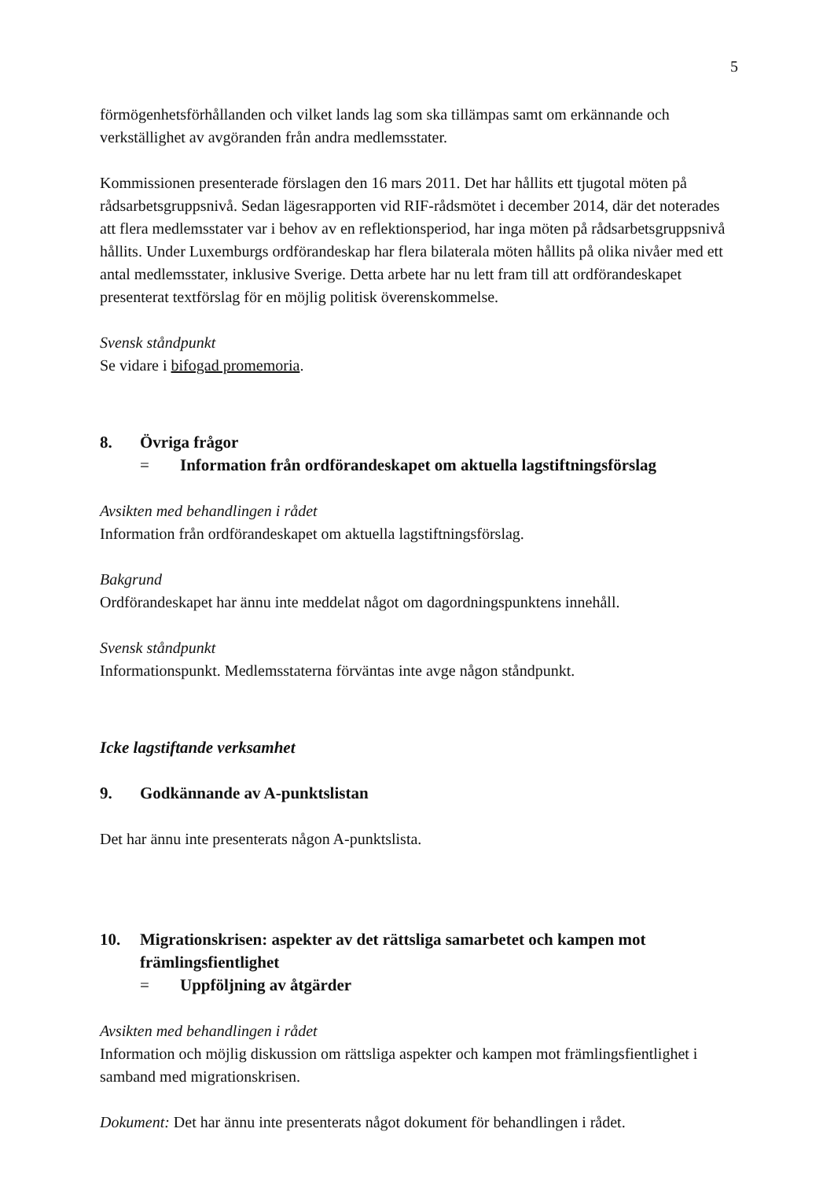5
förmögenhetsförhållanden och vilket lands lag som ska tillämpas samt om erkännande och verkställighet av avgöranden från andra medlemsstater.
Kommissionen presenterade förslagen den 16 mars 2011. Det har hållits ett tjugotal möten på rådsarbetsgruppsnivå. Sedan lägesrapporten vid RIF-rådsmötet i december 2014, där det noterades att flera medlemsstater var i behov av en reflektionsperiod, har inga möten på rådsarbetsgruppsnivå hållits. Under Luxemburgs ordförandeskap har flera bilaterala möten hållits på olika nivåer med ett antal medlemsstater, inklusive Sverige. Detta arbete har nu lett fram till att ordförandeskapet presenterat textförslag för en möjlig politisk överenskommelse.
Svensk ståndpunkt
Se vidare i bifogad promemoria.
8. Övriga frågor
= Information från ordförandeskapet om aktuella lagstiftningsförslag
Avsikten med behandlingen i rådet
Information från ordförandeskapet om aktuella lagstiftningsförslag.
Bakgrund
Ordförandeskapet har ännu inte meddelat något om dagordningspunktens innehåll.
Svensk ståndpunkt
Informationspunkt. Medlemsstaterna förväntas inte avge någon ståndpunkt.
Icke lagstiftande verksamhet
9. Godkännande av A-punktslistan
Det har ännu inte presenterats någon A-punktslista.
10. Migrationskrisen: aspekter av det rättsliga samarbetet och kampen mot främlingsfientlighet
= Uppföljning av åtgärder
Avsikten med behandlingen i rådet
Information och möjlig diskussion om rättsliga aspekter och kampen mot främlingsfientlighet i samband med migrationskrisen.
Dokument: Det har ännu inte presenterats något dokument för behandlingen i rådet.